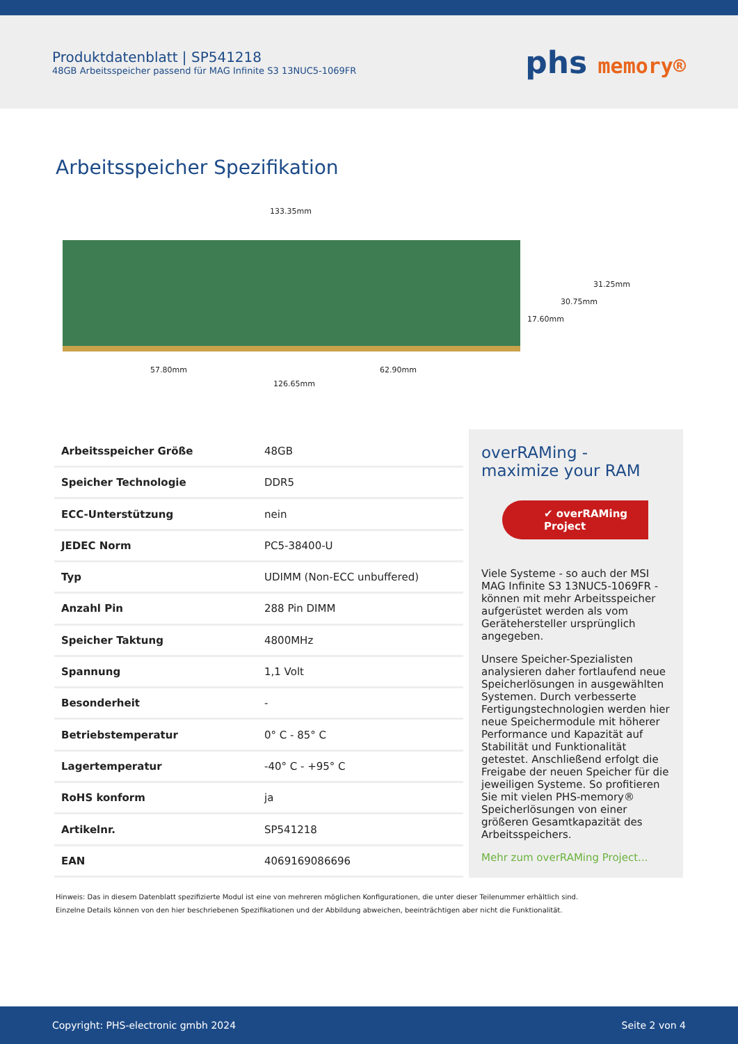Produktdatenblatt | SP541218
48GB Arbeitsspeicher passend für MAG Infinite S3 13NUC5-1069FR
phs memory®
Arbeitsspeicher Spezifikation
133.35mm
31.25mm
30.75mm
17.60mm
57.80mm 62.90mm
126.65mm
| Arbeitsspeicher Größe | 48GB |
| Speicher Technologie | DDR5 |
| ECC-Unterstützung | nein |
| JEDEC Norm | PC5-38400-U |
| Typ | UDIMM (Non-ECC unbuffered) |
| Anzahl Pin | 288 Pin DIMM |
| Speicher Taktung | 4800MHz |
| Spannung | 1,1 Volt |
| Besonderheit | - |
| Betriebstemperatur | 0° C - 85° C |
| Lagertemperatur | -40° C - +95° C |
| RoHS konform | ja |
| Artikelnr. | SP541218 |
| EAN | 4069169086696 |
overRAMing -
maximize your RAM
✔ overRAMing Project
Viele Systeme - so auch der MSI MAG Infinite S3 13NUC5-1069FR - können mit mehr Arbeitsspeicher aufgerüstet werden als vom Gerätehersteller ursprünglich angegeben.
Unsere Speicher-Spezialisten analysieren daher fortlaufend neue Speicherlösungen in ausgewählten Systemen. Durch verbesserte Fertigungstechnologien werden hier neue Speichermodule mit höherer Performance und Kapazität auf Stabilität und Funktionalität getestet. Anschließend erfolgt die Freigabe der neuen Speicher für die jeweiligen Systeme. So profitieren Sie mit vielen PHS-memory® Speicherlösungen von einer größeren Gesamtkapazität des Arbeitsspeichers.
Mehr zum overRAMing Project...
Hinweis: Das in diesem Datenblatt spezifizierte Modul ist eine von mehreren möglichen Konfigurationen, die unter dieser Teilenummer erhältlich sind.
Einzelne Details können von den hier beschriebenen Spezifikationen und der Abbildung abweichen, beeinträchtigen aber nicht die Funktionalität.
Copyright: PHS-electronic gmbh 2024 Seite 2 von 4